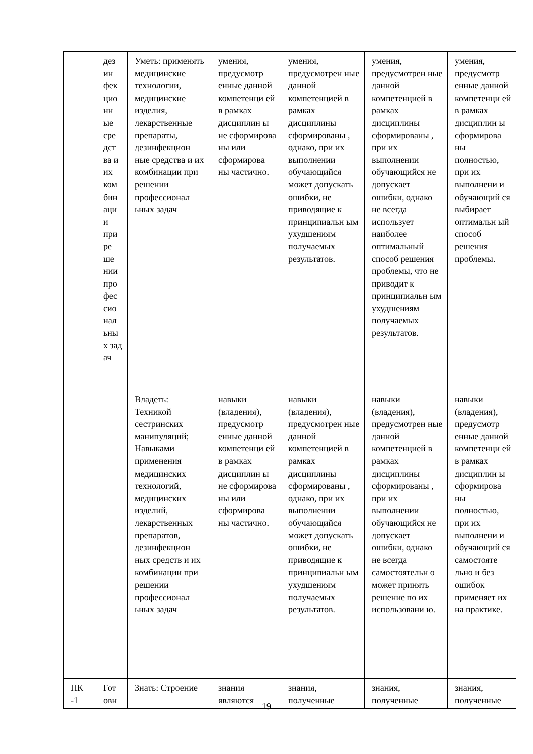| | дез ин фек цио нн ые сре дст ва и их ком бин аци и при ре ше нии про фес сио нал ьны х зад ач | Уметь: применять медицинские технологии, медицинские изделия, лекарственные препараты, дезинфекцион ные средства и их комбинации при решении профессионал ьных задач | умения, предусмотр енные данной компетенци ей в рамках дисциплин ы не сформирова ны или сформирова ны частично. | умения, предусмотрен ные данной компетенцией в рамках дисциплины сформированы , однако, при их выполнении обучающийся может допускать ошибки, не приводящие к принципиальн ым ухудшениям получаемых результатов. | умения, предусмотрен ные данной компетенцией в рамках дисциплины сформированы , при их выполнении обучающийся не допускает ошибки, однако не всегда использует наиболее оптимальный способ решения проблемы, что не приводит к принципиальн ым ухудшениям получаемых результатов. | умения, предусмотр енные данной компетенци ей в рамках дисциплин ы сформирова ны полностью, при их выполнени и обучающий ся выбирает оптимальн ый способ решения проблемы. |
| | | Владеть: Техникой сестринских манипуляций; Навыками применения медицинских технологий, медицинских изделий, лекарственных препаратов, дезинфекцион ных средств и их комбинации при решении профессионал ьных задач | навыки (владения), предусмотр енные данной компетенци ей в рамках дисциплин ы не сформирова ны или сформирова ны частично. | навыки (владения), предусмотрен ные данной компетенцией в рамках дисциплины сформированы , однако, при их выполнении обучающийся может допускать ошибки, не приводящие к принципиальн ым ухудшениям получаемых результатов. | навыки (владения), предусмотрен ные данной компетенцией в рамках дисциплины сформированы , при их выполнении обучающийся не допускает ошибки, однако не всегда самостоятельн о может принять решение по их использовани ю. | навыки (владения), предусмотр енные данной компетенци ей в рамках дисциплин ы сформирова ны полностью, при их выполнени и обучающий ся самостояте льно и без ошибок применяет их на практике. |
| ПК -1 | Гот овн | Знать: Строение | знания являются | знания, полученные | знания, полученные | знания, полученные |
19